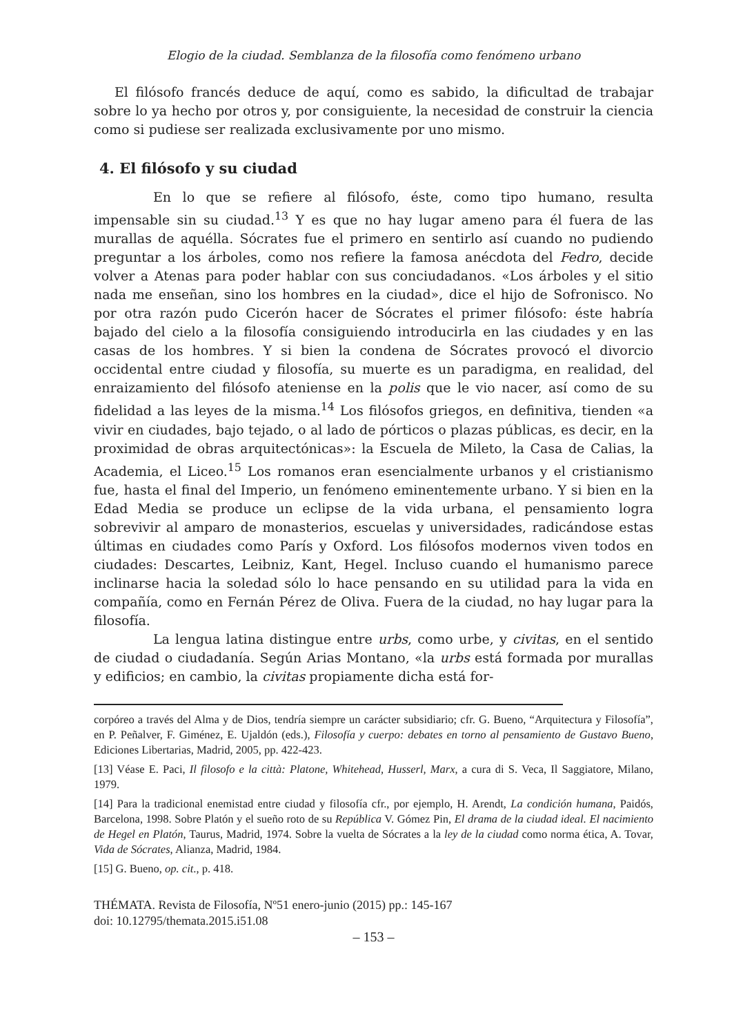Elogio de la ciudad. Semblanza de la filosofía como fenómeno urbano
El filósofo francés deduce de aquí, como es sabido, la dificultad de trabajar sobre lo ya hecho por otros y, por consiguiente, la necesidad de construir la ciencia como si pudiese ser realizada exclusivamente por uno mismo.
4. El filósofo y su ciudad
En lo que se refiere al filósofo, éste, como tipo humano, resulta impensable sin su ciudad.<sup>13</sup> Y es que no hay lugar ameno para él fuera de las murallas de aquélla. Sócrates fue el primero en sentirlo así cuando no pudiendo preguntar a los árboles, como nos refiere la famosa anécdota del Fedro, decide volver a Atenas para poder hablar con sus conciudadanos. «Los árboles y el sitio nada me enseñan, sino los hombres en la ciudad», dice el hijo de Sofronisco. No por otra razón pudo Cicerón hacer de Sócrates el primer filósofo: éste habría bajado del cielo a la filosofía consiguiendo introducirla en las ciudades y en las casas de los hombres. Y si bien la condena de Sócrates provocó el divorcio occidental entre ciudad y filosofía, su muerte es un paradigma, en realidad, del enraizamiento del filósofo ateniense en la polis que le vio nacer, así como de su fidelidad a las leyes de la misma.<sup>14</sup> Los filósofos griegos, en definitiva, tienden «a vivir en ciudades, bajo tejado, o al lado de pórticos o plazas públicas, es decir, en la proximidad de obras arquitectónicas»: la Escuela de Mileto, la Casa de Calias, la Academia, el Liceo.<sup>15</sup> Los romanos eran esencialmente urbanos y el cristianismo fue, hasta el final del Imperio, un fenómeno eminentemente urbano. Y si bien en la Edad Media se produce un eclipse de la vida urbana, el pensamiento logra sobrevivir al amparo de monasterios, escuelas y universidades, radicándose estas últimas en ciudades como París y Oxford. Los filósofos modernos viven todos en ciudades: Descartes, Leibniz, Kant, Hegel. Incluso cuando el humanismo parece inclinarse hacia la soledad sólo lo hace pensando en su utilidad para la vida en compañía, como en Fernán Pérez de Oliva. Fuera de la ciudad, no hay lugar para la filosofía.
La lengua latina distingue entre urbs, como urbe, y civitas, en el sentido de ciudad o ciudadanía. Según Arias Montano, «la urbs está formada por murallas y edificios; en cambio, la civitas propiamente dicha está for-
corpóreo a través del Alma y de Dios, tendría siempre un carácter subsidiario; cfr. G. Bueno, “Arquitectura y Filosofía”, en P. Peñalver, F. Giménez, E. Ujaldón (eds.), Filosofía y cuerpo: debates en torno al pensamiento de Gustavo Bueno, Ediciones Libertarias, Madrid, 2005, pp. 422-423.
[13] Véase E. Paci, Il filosofo e la città: Platone, Whitehead, Husserl, Marx, a cura di S. Veca, Il Saggiatore, Milano, 1979.
[14] Para la tradicional enemistad entre ciudad y filosofía cfr., por ejemplo, H. Arendt, La condición humana, Paidós, Barcelona, 1998. Sobre Platón y el sueño roto de su República V. Gómez Pin, El drama de la ciudad ideal. El nacimiento de Hegel en Platón, Taurus, Madrid, 1974. Sobre la vuelta de Sócrates a la ley de la ciudad como norma ética, A. Tovar, Vida de Sócrates, Alianza, Madrid, 1984.
[15] G. Bueno, op. cit., p. 418.
THÉMATA. Revista de Filosofía, Nº51 enero-junio (2015) pp.: 145-167
doi: 10.12795/themata.2015.i51.08
– 153 –